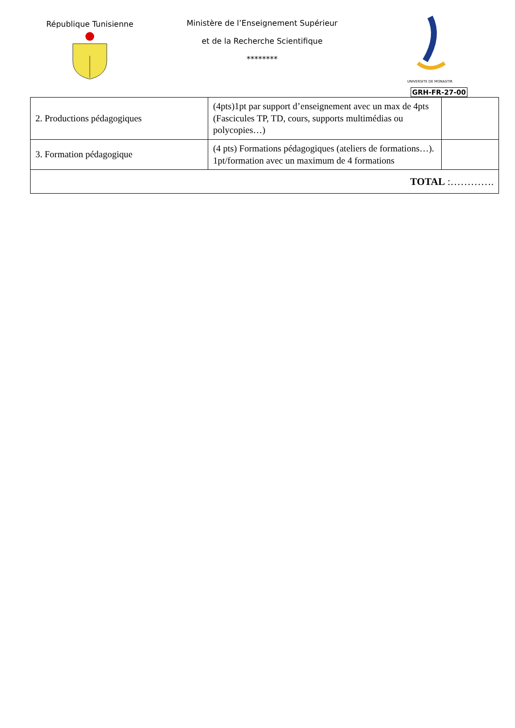République Tunisienne Ministère de l’Enseignement Supérieur
et de la Recherche Scientifique
********
UNIVERSITE DE MONASTIR
GRH-FR-27-00
| 2. Productions pédagogiques | (4pts)1pt par support d’enseignement avec un max de 4pts (Fascicules TP, TD, cours, supports multimédias ou polycopies…) | |
| 3. Formation pédagogique | (4 pts) Formations pédagogiques (ateliers de formations…). 1pt/formation avec un maximum de 4 formations | |
| TOTAL :…………. | | |